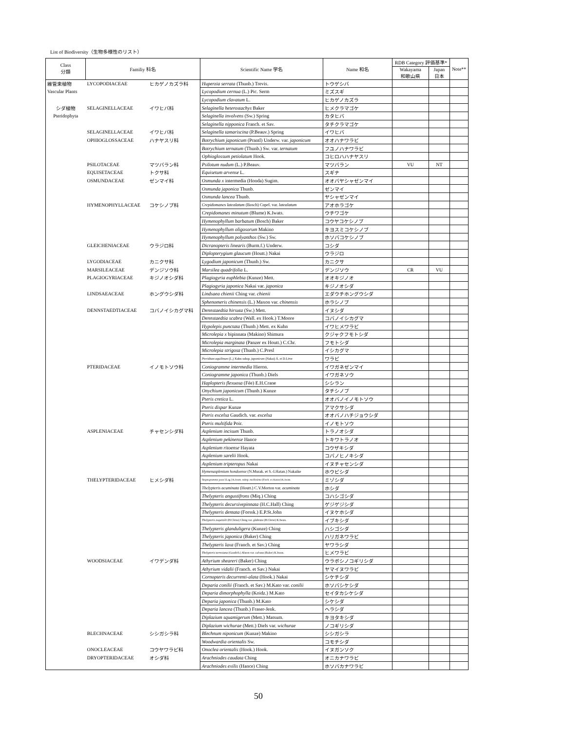List of Biodiversity（生物多様性のリスト）
| Class 分類 | Familiy 科名 | | Scientific Name 学名 | Name 和名 | RDB Category 評価基準* | | Note** |
| --- | --- | --- | --- | --- | --- | --- | --- |
| | | | | | Wakayama 和歌山県 | Japan 日本 | |
| 維管束植物 | LYCOPODIACEAE | ヒカゲノカズラ科 | Huperzia serrata (Thunb.) Trevis. | トウゲシバ | | | |
| Vascular Plants | | | Lycopodium cernua (L.) Pic. Serm | ミズスギ | | | |
| | | | Lycopodium clavatum L. | ヒカゲノカズラ | | | |
| シダ植物 | SELAGINELLACEAE | イワヒバ科 | Selaginella heterostachys Baker | ヒメクラマゴケ | | | |
| Pteridophyta | | | Selaginella involvens (Sw.) Spring | カタヒバ | | | |
| | | | Selaginella nipponica Franch. et Sav. | タチクラマゴケ | | | |
| | SELAGINELLACEAE | イワヒバ科 | Selaginella tamariscina (P.Beauv.) Spring | イワヒバ | | | |
| | OPHIOGLOSSACEAE | ハナヤスリ科 | Botrychium japonicum (Prantl) Underw. var. japonicum | オオハナワラビ | | | |
| | | | Botrychium ternatum (Thunb.) Sw. var. ternatum | フユノハナワラビ | | | |
| | | | Ophioglossum petiolatum Hook. | コヒロハハナヤスリ | | | |
| | PSILOTACEAE | マツバラン科 | Psilotum nudum (L.) P.Beauv. | マツバラン | VU | NT | |
| | EQUISETACEAE | トクサ科 | Equisetum arvense L. | スギナ | | | |
| | OSMUNDACEAE | ゼンマイ科 | Osmunda x intermedia (Honda) Sugim. | オオバヤシャゼンマイ | | | |
| | | | Osmunda japonica Thunb. | ゼンマイ | | | |
| | | | Osmunda lancea Thunb. | ヤシャゼンマイ | | | |
| | HYMENOPHYLLACEAE | コケシノブ科 | Crepidomanes latealatum (Bosch) Copel. var. latealatum | アオホラゴケ | | | |
| | | | Crepidomanes minutum (Blume) K.Iwats. | ウチワゴケ | | | |
| | | | Hymenophyllum barbatum (Bosch) Baker | コウヤコケシノブ | | | |
| | | | Hymenophyllum oligosorum Makino | キヨスミコケシノブ | | | |
| | | | Hymenophyllum polyanthos (Sw.) Sw. | ホソバコケシノブ | | | |
| | GLEICHENIACEAE | ウラジロ科 | Dicranopteris linearis (Burm.f.) Underw. | コシダ | | | |
| | | | Diplopterygium glaucum (Houtt.) Nakai | ウラジロ | | | |
| | LYGODIACEAE | カニクサ科 | Lygodium japonicum (Thunb.) Sw. | カニクサ | | | |
| | MARSILEACEAE | デンジソウ科 | Marsilea quadrifolia L. | デンジソウ | CR | VU | |
| | PLAGIOGYRIACEAE | キジノオシダ科 | Plagiogyria euphlebia (Kunze) Mett. | オオキジノオ | | | |
| | | | Plagiogyria japonica Nakai var. japonica | キジノオシダ | | | |
| | LINDSAEACEAE | ホングウシダ科 | Lindsaea chienii Ching var. chienii | エダウチホングウシダ | | | |
| | | | Sphenomeris chinensis (L.) Maxon var. chinensis | ホラシノブ | | | |
| | DENNSTAEDTIACEAE | コバノイシカグマ科 | Dennstaedtia hirsuta (Sw.) Mett. | イヌシダ | | | |
| | | | Dennstaedtia scabra (Wall. ex Hook.) T.Moore | コバノイシカグマ | | | |
| | | | Hypolepis punctata (Thunb.) Mett. ex Kuhn | イワヒメワラビ | | | |
| | | | Microlepia x bipinnata (Makino) Shimura | クジャクフモトシダ | | | |
| | | | Microlepia marginata (Panzer ex Houtt.) C.Chr. | フモトシダ | | | |
| | | | Microlepia strigosa (Thunb.) C.Presl | イシカグマ | | | |
| | | | Pteridium aquilinum (L.) Kuhn subsp. japonicum (Nakai) Á. et D.Löve | ワラビ | | | |
| | PTERIDACEAE | イノモトソウ科 | Coniogramme intermedia Hieron. | イワガネゼンマイ | | | |
| | | | Coniogramme japonica (Thunb.) Diels | イワガネソウ | | | |
| | | | Haplopteris flexuosa (Fée) E.H.Crane | シシラン | | | |
| | | | Onychium japonicum (Thunb.) Kunze | タチシノブ | | | |
| | | | Pteris cretica L. | オオバノイノモトソウ | | | |
| | | | Pteris dispar Kunze | アマクサシダ | | | |
| | | | Pteris excelsa Gaudich. var. excelsa | オオバノハチジョウシダ | | | |
| | | | Pteris multifida Poir. | イノモトソウ | | | |
| | ASPLENIACEAE | チャセンシダ科 | Asplenium incisum Thunb. | トラノオシダ | | | |
| | | | Asplenium pekinense Hance | トキワトラノオ | | | |
| | | | Asplenium ritoense Hayata | コウザキシダ | | | |
| | | | Asplenium sarelii Hook. | コバノヒノキシダ | | | |
| | | | Asplenium tripteropus Nakai | イヌチャセンシダ | | | |
| | | | Hymenasplenium hondoense (N.Murak. et S.-I.Hatan.) Nakaike | ホウビシダ | | | |
| | THELYPTERIDACEAE | ヒメシダ科 | Stegnogramma pozoi (Lag.) K.Iwats. subsp. mollissima (Fisch. ex Kunze) K.Iwats. | ミゾシダ | | | |
| | | | Thelypteris acuminata (Houtt.) C.V.Morton var. acuminata | ホシダ | | | |
| | | | Thelypteris angustifrons (Miq.) Ching | コハシゴシダ | | | |
| | | | Thelypteris decursivepinnata (H.C.Hall) Ching | ゲジゲジシダ | | | |
| | | | Thelypteris dentata (Forssk.) E.P.St.John | イヌケホシダ | | | |
| | | | Thelypteris esquirolii (H.Christ) Ching var. glabrata (H.Christ) K.Iwats. | イブキシダ | | | |
| | | | Thelypteris glanduligera (Kunze) Ching | ハシゴシダ | | | |
| | | | Thelypteris japonica (Baker) Ching | ハリガネワラビ | | | |
| | | | Thelypteris laxa (Franch. et Sav.) Ching | ヤワラシダ | | | |
| | | | Thelypteris torresiana (Gaudich.) Alston var. calvata (Baker) K.Iwats. | ヒメワラビ | | | |
| | WOODSIACEAE | イワデンダ科 | Athyrium sheareri (Baker) Ching | ウラボシノコギリシダ | | | |
| | | | Athyrium vidalii (Franch. et Sav.) Nakai | ヤマイヌワラビ | | | |
| | | | Cornopteris decurrenti-alata (Hook.) Nakai | シケチシダ | | | |
| | | | Deparia conilii (Franch. et Sav.) M.Kato var. conilii | ホソバシケシダ | | | |
| | | | Deparia dimorphophylla (Koidz.) M.Kato | セイタカシケシダ | | | |
| | | | Deparia japonica (Thunb.) M.Kato | シケシダ | | | |
| | | | Deparia lancea (Thunb.) Fraser-Jenk. | ヘラシダ | | | |
| | | | Diplazium squamigerum (Mett.) Matsum. | キヨタキシダ | | | |
| | | | Diplazium wichurae (Mett.) Diels var. wichurae | ノコギリシダ | | | |
| | BLECHNACEAE | シシガシラ科 | Blechnum niponicum (Kunze) Makino | シシガシラ | | | |
| | | | Woodwardia orientalis Sw. | コモチシダ | | | |
| | ONOCLEACEAE | コウヤワラビ科 | Onoclea orientalis (Hook.) Hook. | イヌガンソク | | | |
| | DRYOPTERIDACEAE | オシダ科 | Arachniodes caudata Ching | オニカナワラビ | | | |
| | | | Arachniodes exilis (Hance) Ching | ホソバカナワラビ | | | |
50